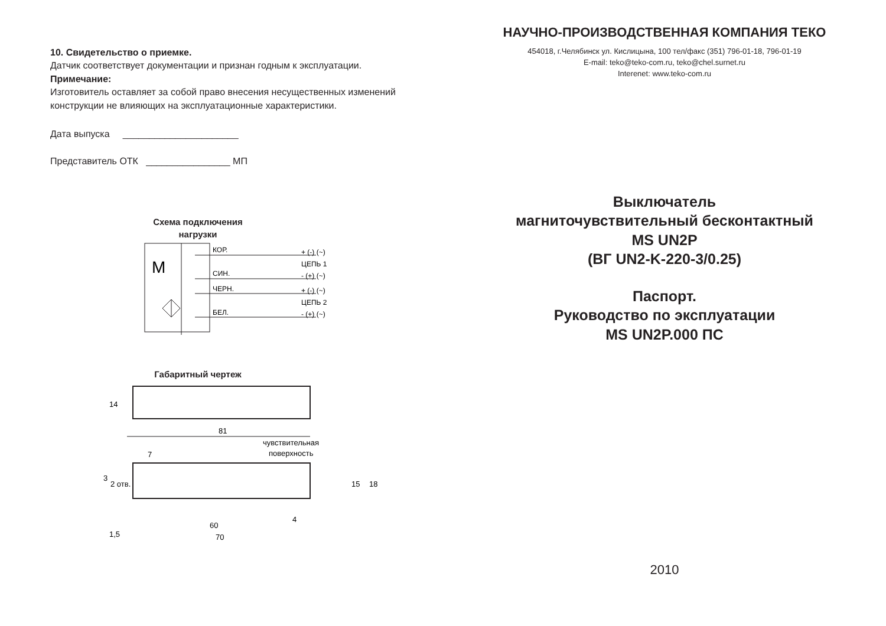10. Свидетельство о приемке.
Датчик соответствует документации и признан годным к эксплуатации.
Примечание:
Изготовитель оставляет за собой право внесения несущественных изменений конструкции не влияющих на эксплуатационные характеристики.
Дата выпуска ______________________
Представитель ОТК ________________ МП
Схема подключения
нагрузки
M
КОР.
СИН.
ЧЕРН.
БЕЛ.
+ (-) (~)
ЦЕПЬ 1
- (+) (~)
+ (-) (~)
ЦЕПЬ 2
- (+) (~)
Габаритный чертеж
81
14
чувствительная
поверхность
7
1,5
60
70
15
18
3
2 отв.
4
НАУЧНО-ПРОИЗВОДСТВЕННАЯ КОМПАНИЯ ТЕКО
454018, г.Челябинск ул. Кислицына, 100 тел/факс (351) 796-01-18, 796-01-19
E-mail: teko@teko-com.ru, teko@chel.surnet.ru
Interenet: www.teko-com.ru
Выключатель
магниточувствительный бесконтактный
MS UN2P
(ВГ UN2-K-220-3/0.25)
Паспорт.
Руководство по эксплуатации
MS UN2P.000 ПС
2010